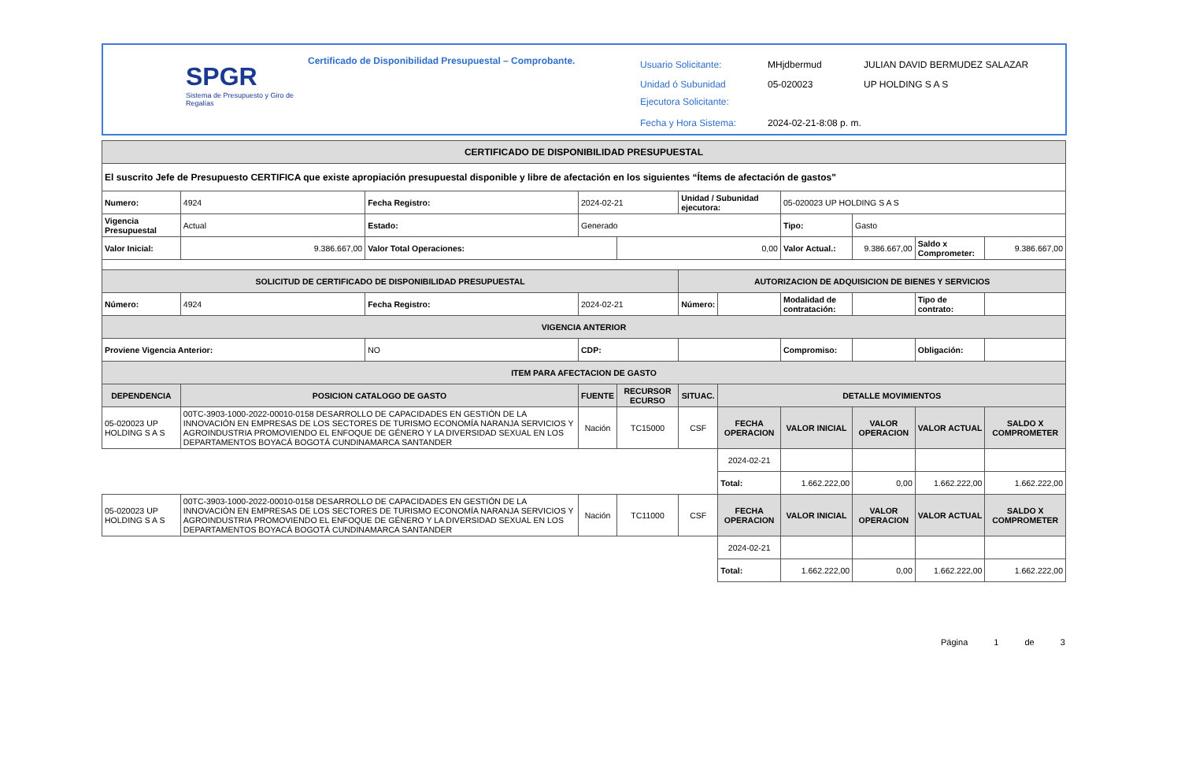SPGR
Sistema de Presupuesto y Giro de Regalías
Certificado de Disponibilidad Presupuestal – Comprobante.
| Usuario Solicitante: | MHjdbermud | JULIAN DAVID BERMUDEZ SALAZAR |
| Unidad ó Subunidad Ejecutora Solicitante: | 05-020023 | UP HOLDING S A S |
| Fecha y Hora Sistema: | 2024-02-21-8:08 p. m. | |
| CERTIFICADO DE DISPONIBILIDAD PRESUPUESTAL | | | | | | | | | | |
| --- | --- | --- | --- | --- | --- | --- | --- | --- | --- | --- |
| El suscrito Jefe de Presupuesto CERTIFICA que existe apropiación presupuestal disponible y libre de afectación en los siguientes “Ítems de afectación de gastos" | | | | | | | | | | |
| Numero: | 4924 | Fecha Registro: | 2024-02-21 | | Unidad / Subunidad ejecutora: | | 05-020023 UP HOLDING S A S | | | |
| Vigencia Presupuestal | Actual | Estado: | Generado | | | | Tipo: | Gasto | | |
| Valor Inicial: | 9.386.667,00 | Valor Total Operaciones: | | 0,00 | | | Valor Actual.: | 9.386.667,00 | Saldo x Comprometer: | 9.386.667,00 |
| SOLICITUD DE CERTIFICADO DE DISPONIBILIDAD PRESUPUESTAL | | | | | AUTORIZACION DE ADQUISICION DE BIENES Y SERVICIOS | | | | | |
| Número: | 4924 | Fecha Registro: | 2024-02-21 | | Número: | | Modalidad de contratación: | | Tipo de contrato: | |
| VIGENCIA ANTERIOR | | | | | | | | | | |
| Proviene Vigencia Anterior: | | NO | CDP: | | | | Compromiso: | | Obligación: | |
| ITEM PARA AFECTACION DE GASTO | | | | | | | | | | |
| DEPENDENCIA | POSICION CATALOGO DE GASTO | | FUENTE | RECURSOR ECURSO | SITUAC. | DETALLE MOVIMIENTOS | | | | |
| 05-020023 UP HOLDING S A S | 00TC-3903-1000-2022-00010-0158 DESARROLLO DE CAPACIDADES EN GESTIÓN DE LA INNOVACIÓN EN EMPRESAS DE LOS SECTORES DE TURISMO ECONOMÍA NARANJA SERVICIOS Y AGROINDUSTRIA PROMOVIENDO EL ENFOQUE DE GÉNERO Y LA DIVERSIDAD SEXUAL EN LOS DEPARTAMENTOS BOYACÁ BOGOTÁ CUNDINAMARCA SANTANDER | | Nación | TC15000 | CSF | FECHA OPERACION | VALOR INICIAL | VALOR OPERACION | VALOR ACTUAL | SALDO X COMPROMETER |
| | | | | | | 2024-02-21 | | | | |
| | | | | | | Total: | 1.662.222,00 | 0,00 | 1.662.222,00 | 1.662.222,00 |
| 05-020023 UP HOLDING S A S | 00TC-3903-1000-2022-00010-0158 DESARROLLO DE CAPACIDADES EN GESTIÓN DE LA INNOVACIÓN EN EMPRESAS DE LOS SECTORES DE TURISMO ECONOMÍA NARANJA SERVICIOS Y AGROINDUSTRIA PROMOVIENDO EL ENFOQUE DE GÉNERO Y LA DIVERSIDAD SEXUAL EN LOS DEPARTAMENTOS BOYACÁ BOGOTÁ CUNDINAMARCA SANTANDER | | Nación | TC11000 | CSF | FECHA OPERACION | VALOR INICIAL | VALOR OPERACION | VALOR ACTUAL | SALDO X COMPROMETER |
| | | | | | | 2024-02-21 | | | | |
| | | | | | | Total: | 1.662.222,00 | 0,00 | 1.662.222,00 | 1.662.222,00 |
Página 1 de 3